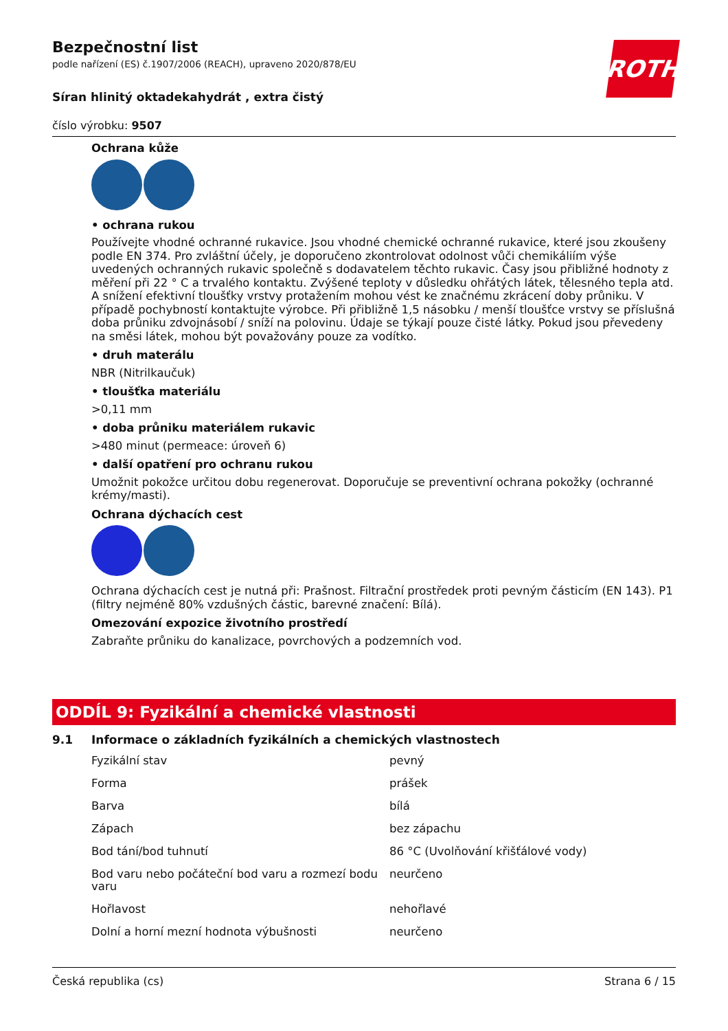Bezpečnostní list
podle nařízení (ES) č.1907/2006 (REACH), upraveno 2020/878/EU
Síran hlinitý oktadekahydrát , extra čistý
číslo výrobku: 9507
ROTH
Ochrana kůže
• ochrana rukou
Používejte vhodné ochranné rukavice. Jsou vhodné chemické ochranné rukavice, které jsou zkoušeny podle EN 374. Pro zvláštní účely, je doporučeno zkontrolovat odolnost vůči chemikáliím výše uvedených ochranných rukavic společně s dodavatelem těchto rukavic. Časy jsou přibližné hodnoty z měření při 22 ° C a trvalého kontaktu. Zvýšené teploty v důsledku ohřátých látek, tělesného tepla atd. A snížení efektivní tloušťky vrstvy protažením mohou vést ke značnému zkrácení doby průniku. V případě pochybností kontaktujte výrobce. Při přibližně 1,5 násobku / menší tloušťce vrstvy se příslušná doba průniku zdvojnásobí / sníží na polovinu. Údaje se týkají pouze čisté látky. Pokud jsou převedeny na směsi látek, mohou být považovány pouze za vodítko.
• druh materálu
NBR (Nitrilkaučuk)
• tloušťka materiálu
>0,11 mm
• doba průniku materiálem rukavic
>480 minut (permeace: úroveň 6)
• další opatření pro ochranu rukou
Umožnit pokožce určitou dobu regenerovat. Doporučuje se preventivní ochrana pokožky (ochranné krémy/masti).
Ochrana dýchacích cest
Ochrana dýchacích cest je nutná při: Prašnost. Filtrační prostředek proti pevným částicím (EN 143). P1 (filtry nejméně 80% vzdušných částic, barevné značení: Bílá).
Omezování expozice životního prostředí
Zabraňte průniku do kanalizace, povrchových a podzemních vod.
ODDÍL 9: Fyzikální a chemické vlastnosti
9.1 Informace o základních fyzikálních a chemických vlastnostech
| Fyzikální stav | pevný |
| Forma | prášek |
| Barva | bílá |
| Zápach | bez zápachu |
| Bod tání/bod tuhnutí | 86 °C (Uvolňování křišťálové vody) |
| Bod varu nebo počáteční bod varu a rozmezí bodu varu | neurčeno |
| Hořlavost | nehořlavé |
| Dolní a horní mezní hodnota výbušnosti | neurčeno |
Česká republika (cs) Strana 6 / 15